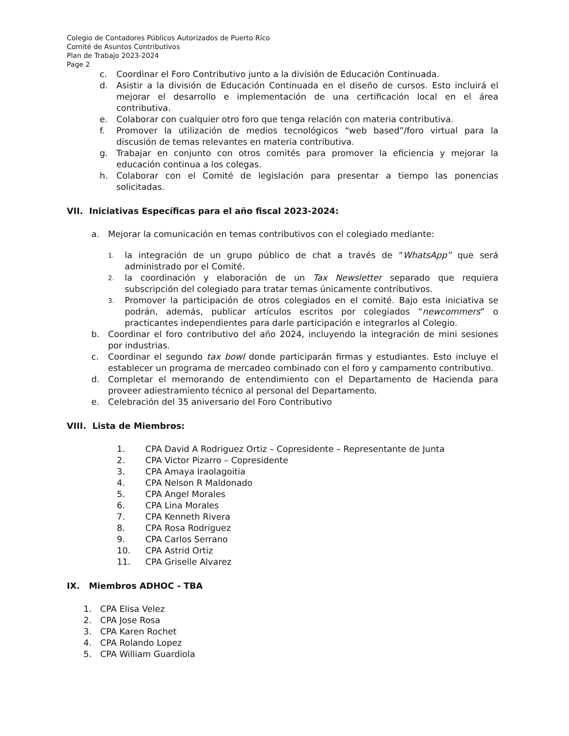Colegio de Contadores Públicos Autorizados de Puerto Rico
Comité de Asuntos Contributivos
Plan de Trabajo 2023-2024
Page 2
c. Coordinar el Foro Contributivo junto a la división de Educación Continuada.
d. Asistir a la división de Educación Continuada en el diseño de cursos. Esto incluirá el mejorar el desarrollo e implementación de una certificación local en el área contributiva.
e. Colaborar con cualquier otro foro que tenga relación con materia contributiva.
f. Promover la utilización de medios tecnológicos “web based”/foro virtual para la discusión de temas relevantes en materia contributiva.
g. Trabajar en conjunto con otros comités para promover la eficiencia y mejorar la educación continua a los colegas.
h. Colaborar con el Comité de legislación para presentar a tiempo las ponencias solicitadas.
VII. Iniciativas Específicas para el año fiscal 2023-2024:
a. Mejorar la comunicación en temas contributivos con el colegiado mediante:
1. la integración de un grupo público de chat a través de “WhatsApp” que será administrado por el Comité.
2. la coordinación y elaboración de un Tax Newsletter separado que requiera subscripción del colegiado para tratar temas únicamente contributivos.
3. Promover la participación de otros colegiados en el comité. Bajo esta iniciativa se podrán, además, publicar artículos escritos por colegiados “newcommers” o practicantes independientes para darle participación e integrarlos al Colegio.
b. Coordinar el foro contributivo del año 2024, incluyendo la integración de mini sesiones por industrias.
c. Coordinar el segundo tax bowl donde participarán firmas y estudiantes. Esto incluye el establecer un programa de mercadeo combinado con el foro y campamento contributivo.
d. Completar el memorando de entendimiento con el Departamento de Hacienda para proveer adiestramiento técnico al personal del Departamento.
e. Celebración del 35 aniversario del Foro Contributivo
VIII. Lista de Miembros:
1. CPA David A Rodriguez Ortiz – Copresidente – Representante de Junta
2. CPA Victor Pizarro – Copresidente
3. CPA Amaya Iraolagoitia
4. CPA Nelson R Maldonado
5. CPA Angel Morales
6. CPA Lina Morales
7. CPA Kenneth Rivera
8. CPA Rosa Rodriguez
9. CPA Carlos Serrano
10. CPA Astrid Ortiz
11. CPA Griselle Alvarez
IX. Miembros ADHOC - TBA
1. CPA Elisa Velez
2. CPA Jose Rosa
3. CPA Karen Rochet
4. CPA Rolando Lopez
5. CPA William Guardiola